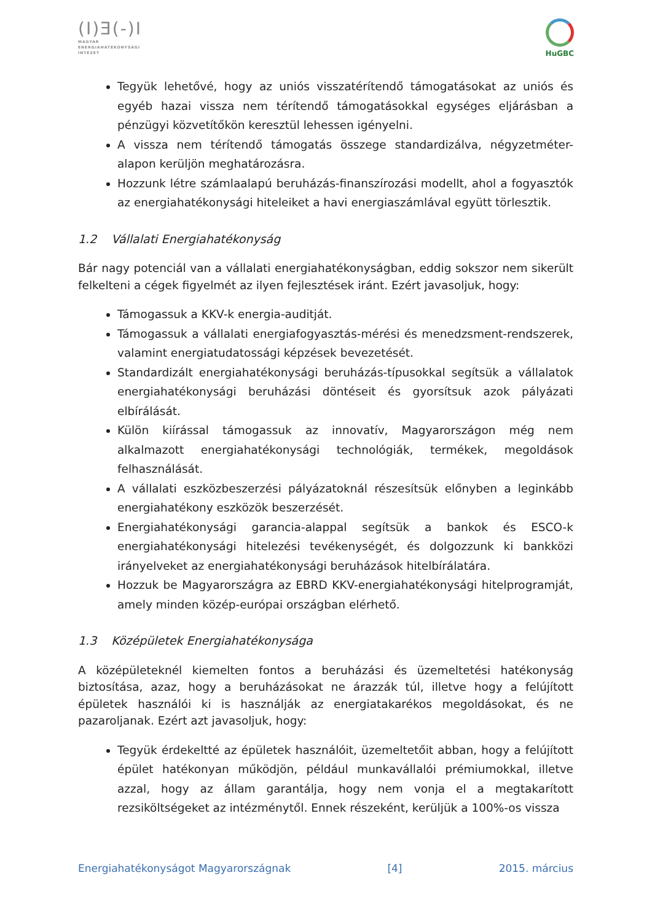(I)Ǝ(-)I
MAGYAR
ENERGIAHATÉKONYSÁGI
INTÉZET
HuGBC
Tegyük lehetővé, hogy az uniós visszatérítendő támogatásokat az uniós és egyéb hazai vissza nem térítendő támogatásokkal egységes eljárásban a pénzügyi közvetítőkön keresztül lehessen igényelni.
A vissza nem térítendő támogatás összege standardizálva, négyzetméter-alapon kerüljön meghatározásra.
Hozzunk létre számlaalapú beruházás-finanszírozási modellt, ahol a fogyasztók az energiahatékonysági hiteleiket a havi energiaszámlával együtt törlesztik.
1.2 Vállalati Energiahatékonyság
Bár nagy potenciál van a vállalati energiahatékonyságban, eddig sokszor nem sikerült felkelteni a cégek figyelmét az ilyen fejlesztések iránt. Ezért javasoljuk, hogy:
Támogassuk a KKV-k energia-auditját.
Támogassuk a vállalati energiafogyasztás-mérési és menedzsment-rendszerek, valamint energiatudatossági képzések bevezetését.
Standardizált energiahatékonysági beruházás-típusokkal segítsük a vállalatok energiahatékonysági beruházási döntéseit és gyorsítsuk azok pályázati elbírálását.
Külön kiírással támogassuk az innovatív, Magyarországon még nem alkalmazott energiahatékonysági technológiák, termékek, megoldások felhasználását.
A vállalati eszközbeszerzési pályázatoknál részesítsük előnyben a leginkább energiahatékony eszközök beszerzését.
Energiahatékonysági garancia-alappal segítsük a bankok és ESCO-k energiahatékonysági hitelezési tevékenységét, és dolgozzunk ki bankközi irányelveket az energiahatékonysági beruházások hitelbírálatára.
Hozzuk be Magyarországra az EBRD KKV-energiahatékonysági hitelprogramját, amely minden közép-európai országban elérhető.
1.3 Középületek Energiahatékonysága
A középületeknél kiemelten fontos a beruházási és üzemeltetési hatékonyság biztosítása, azaz, hogy a beruházásokat ne árazzák túl, illetve hogy a felújított épületek használói ki is használják az energiatakarékos megoldásokat, és ne pazaroljanak. Ezért azt javasoljuk, hogy:
Tegyük érdekeltté az épületek használóit, üzemeltetőit abban, hogy a felújított épület hatékonyan működjön, például munkavállalói prémiumokkal, illetve azzal, hogy az állam garantálja, hogy nem vonja el a megtakarított rezsiköltségeket az intézménytől. Ennek részeként, kerüljük a 100%-os vissza
Energiahatékonyságot Magyarországnak [4] 2015. március